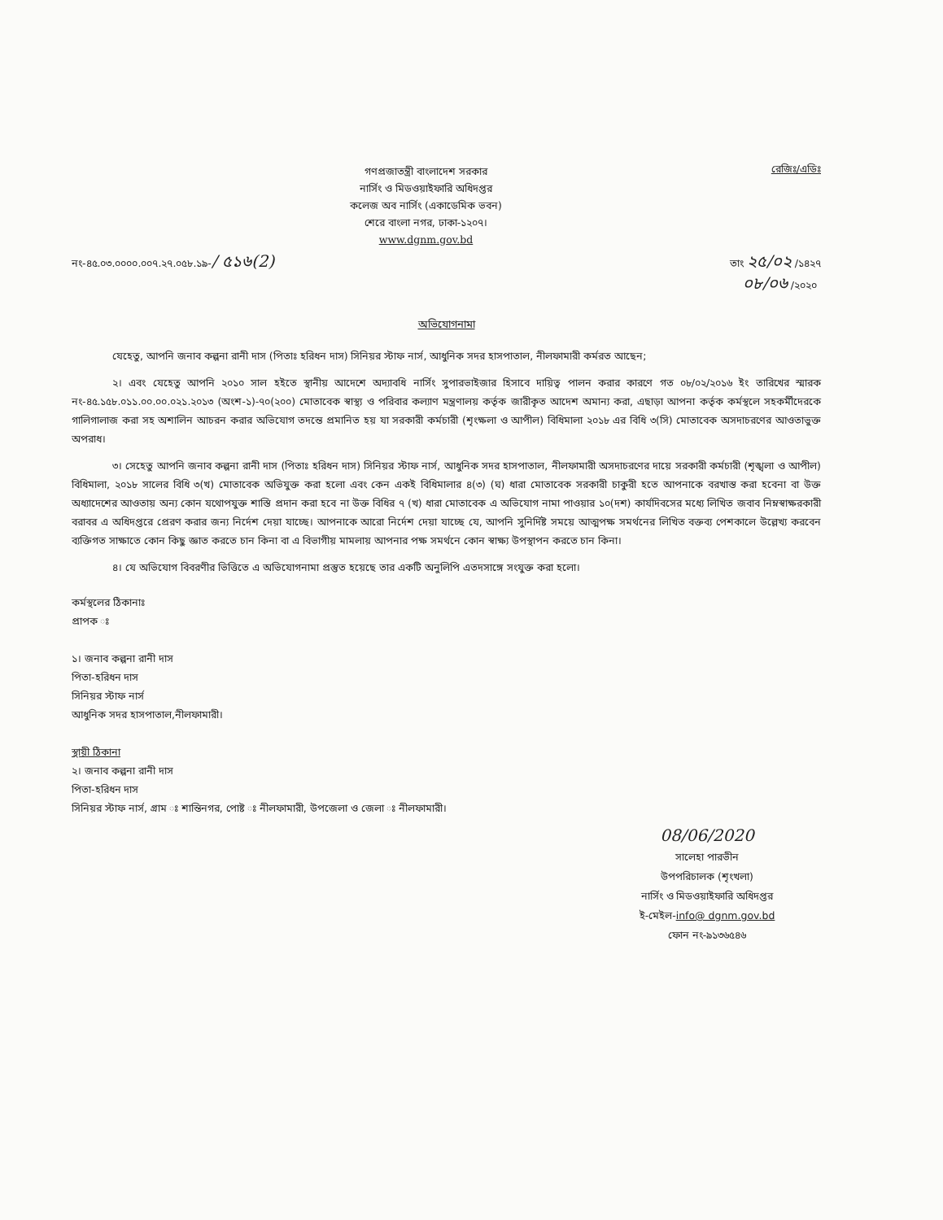গণপ্রজাতন্ত্রী বাংলাদেশ সরকার
নার্সিং ও মিডওয়াইফারি অধিদপ্তর
কলেজ অব নার্সিং (একাডেমিক ভবন)
শেরে বাংলা নগর, ঢাকা-১২০৭।
www.dgnm.gov.bd
রেজিঃ/এডিঃ
নং-৪৫.০৩.০০০০.০০৭.২৭.০৫৮.১৯-/ ৫১৬(2)
তাং ২৫/০২ /১৪২৭
০৮/০৬ /২০২০
অভিযোগনামা
যেহেতু, আপনি জনাব কল্পনা রানী দাস (পিতাঃ হরিধন দাস) সিনিয়র স্টাফ নার্স, আধুনিক সদর হাসপাতাল, নীলফামারী কর্মরত আছেন;
২। এবং যেহেতু আপনি ২০১০ সাল হইতে স্থানীয় আদেশে অদ্যাবধি নার্সিং সুপারভাইজার হিসাবে দায়িত্ব পালন করার কারণে গত ০৮/০২/২০১৬ ইং তারিখের স্মারক নং-৪৫.১৫৮.০১১.০০.০০.০২১.২০১৩ (অংশ-১)-৭০(২০০) মোতাবেক স্বাস্থ্য ও পরিবার কল্যাণ মন্ত্রণালয় কর্তৃক জারীকৃত আদেশ অমান্য করা, এছাড়া আপনা কর্তৃক কর্মস্থলে সহকর্মীদেরকে গালিগালাজ করা সহ অশালিন আচরন করার অভিযোগ তদন্তে প্রমানিত হয় যা সরকারী কর্মচারী (শৃংক্ষলা ও আপীল) বিধিমালা ২০১৮ এর বিধি ৩(সি) মোতাবেক অসদাচরণের আওতাভুক্ত অপরাধ।
৩। সেহেতু আপনি জনাব কল্পনা রানী দাস (পিতাঃ হরিধন দাস) সিনিয়র স্টাফ নার্স, আধুনিক সদর হাসপাতাল, নীলফামারী অসদাচরণের দায়ে সরকারী কর্মচারী (শৃঙ্খলা ও আপীল) বিধিমালা, ২০১৮ সালের বিধি ৩(খ) মোতাবেক অভিযুক্ত করা হলো এবং কেন একই বিধিমালার ৪(৩) (ঘ) ধারা মোতাবেক সরকারী চাকুরী হতে আপনাকে বরখাস্ত করা হবেনা বা উক্ত অধ্যাদেশের আওতায় অন্য কোন যথোপযুক্ত শাস্তি প্রদান করা হবে না উক্ত বিধির ৭ (খ) ধারা মোতাবেক এ অভিযোগ নামা পাওয়ার ১০(দশ) কার্যদিবসের মধ্যে লিখিত জবাব নিম্নস্বাক্ষরকারী বরাবর এ অধিদপ্তরে প্রেরণ করার জন্য নির্দেশ দেয়া যাচ্ছে। আপনাকে আরো নির্দেশ দেয়া যাচ্ছে যে, আপনি সুনির্দিষ্ট সময়ে আত্মপক্ষ সমর্থনের লিখিত বক্তব্য পেশকালে উল্লেখ্য করবেন ব্যক্তিগত সাক্ষাতে কোন কিছু জ্ঞাত করতে চান কিনা বা এ বিভাগীয় মামলায় আপনার পক্ষ সমর্থনে কোন স্বাক্ষ্য উপস্থাপন করতে চান কিনা।
৪। যে অভিযোগ বিবরণীর ভিত্তিতে এ অভিযোগনামা প্রস্তুত হয়েছে তার একটি অনুলিপি এতদসাঙ্গে সংযুক্ত করা হলো।
কর্মস্থলের ঠিকানাঃ
প্রাপক ঃ
১। জনাব কল্পনা রানী দাস
পিতা-হরিধন দাস
সিনিয়র স্টাফ নার্স
আধুনিক সদর হাসপাতাল,নীলফামারী।
স্থায়ী ঠিকানা
২। জনাব কল্পনা রানী দাস
পিতা-হরিধন দাস
সিনিয়র স্টাফ নার্স, গ্রাম ঃ শান্তিনগর, পোষ্ট ঃ নীলফামারী, উপজেলা ও জেলা ঃ নীলফামারী।
08/06/2020
সালেহা পারভীন
উপপরিচালক (শৃংখলা)
নার্সিং ও মিডওয়াইফারি অধিদপ্তর
ই-মেইল-info@ dgnm.gov.bd
ফোন নং-৯১৩৬৫৪৬